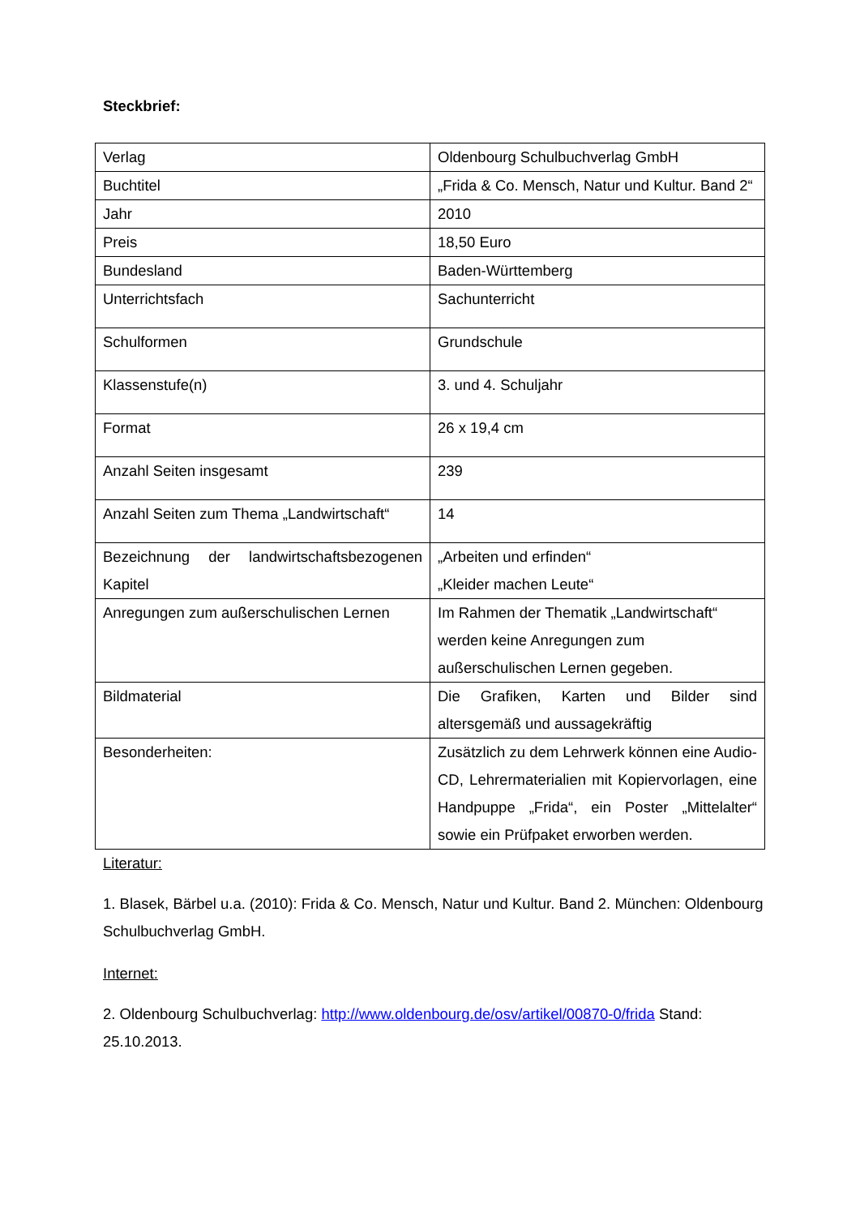Steckbrief:
| Verlag | Oldenbourg Schulbuchverlag GmbH |
| Buchtitel | „Frida & Co. Mensch, Natur und Kultur. Band 2“ |
| Jahr | 2010 |
| Preis | 18,50 Euro |
| Bundesland | Baden-Württemberg |
| Unterrichtsfach | Sachunterricht |
| Schulformen | Grundschule |
| Klassenstufe(n) | 3. und 4. Schuljahr |
| Format | 26 x 19,4 cm |
| Anzahl Seiten insgesamt | 239 |
| Anzahl Seiten zum Thema „Landwirtschaft“ | 14 |
| Bezeichnung der landwirtschaftsbezogenen Kapitel | „Arbeiten und erfinden“ „Kleider machen Leute“ |
| Anregungen zum außerschulischen Lernen | Im Rahmen der Thematik „Landwirtschaft“ werden keine Anregungen zum außerschulischen Lernen gegeben. |
| Bildmaterial | Die Grafiken, Karten und Bilder sind altersgemäß und aussagekräftig |
| Besonderheiten: | Zusätzlich zu dem Lehrwerk können eine Audio-CD, Lehrermaterialien mit Kopiervorlagen, eine Handpuppe „Frida“, ein Poster „Mittelalter“ sowie ein Prüfpaket erworben werden. |
Literatur:
1. Blasek, Bärbel u.a. (2010): Frida & Co. Mensch, Natur und Kultur. Band 2. München: Oldenbourg Schulbuchverlag GmbH.
Internet:
2. Oldenbourg Schulbuchverlag: http://www.oldenbourg.de/osv/artikel/00870-0/frida Stand: 25.10.2013.